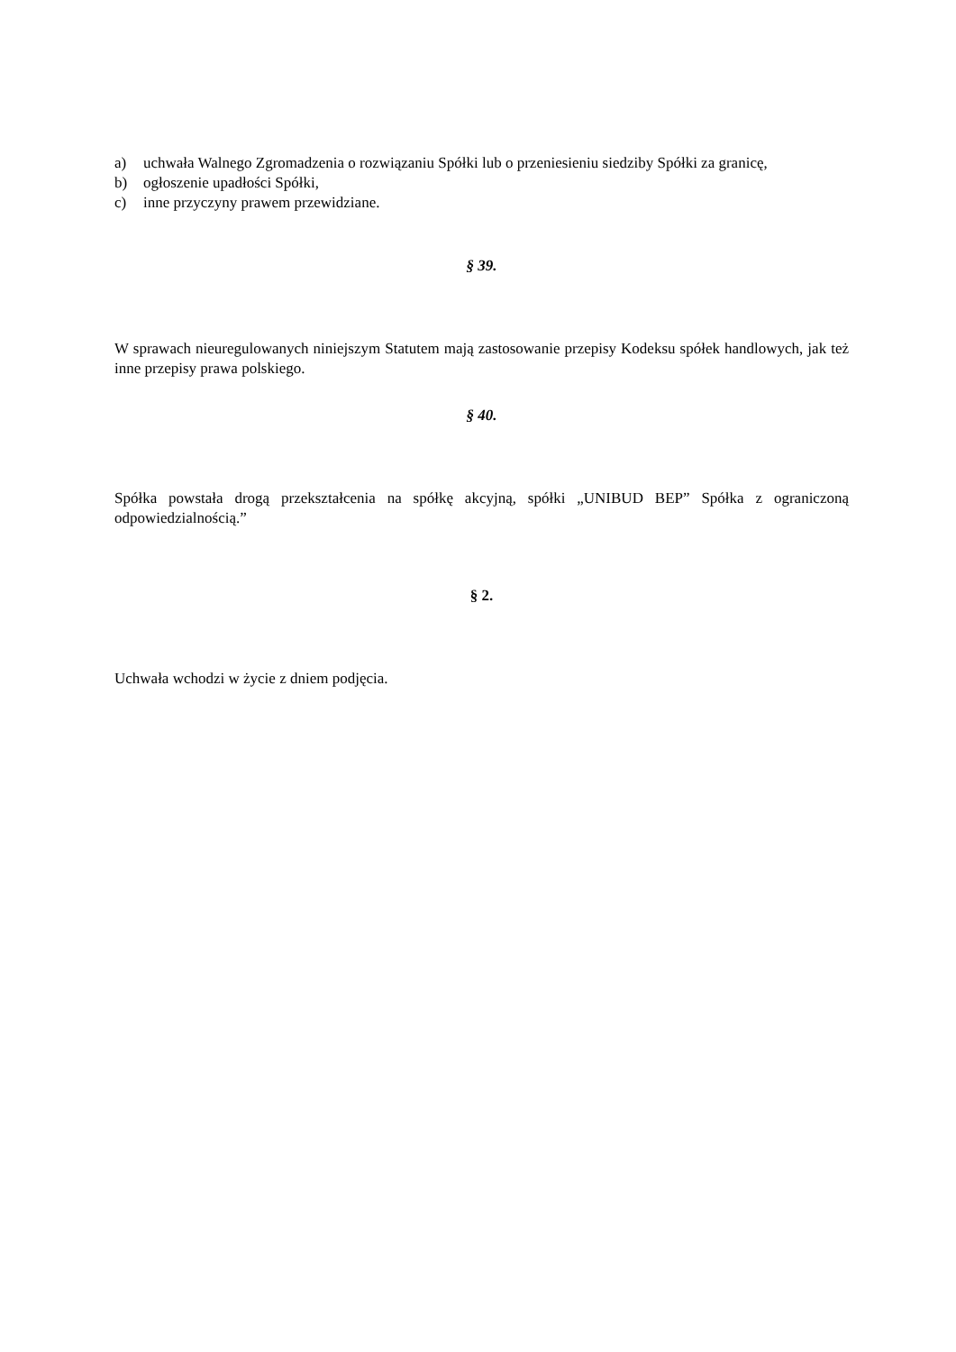a) uchwała Walnego Zgromadzenia o rozwiązaniu Spółki lub o przeniesieniu siedziby Spółki za granicę,
b) ogłoszenie upadłości Spółki,
c) inne przyczyny prawem przewidziane.
§ 39.
W sprawach nieuregulowanych niniejszym Statutem mają zastosowanie przepisy Kodeksu spółek handlowych, jak też inne przepisy prawa polskiego.
§ 40.
Spółka powstała drogą przekształcenia na spółkę akcyjną, spółki „UNIBUD BEP” Spółka z ograniczoną odpowiedzialnością.”
§ 2.
Uchwała wchodzi w życie z dniem podjęcia.